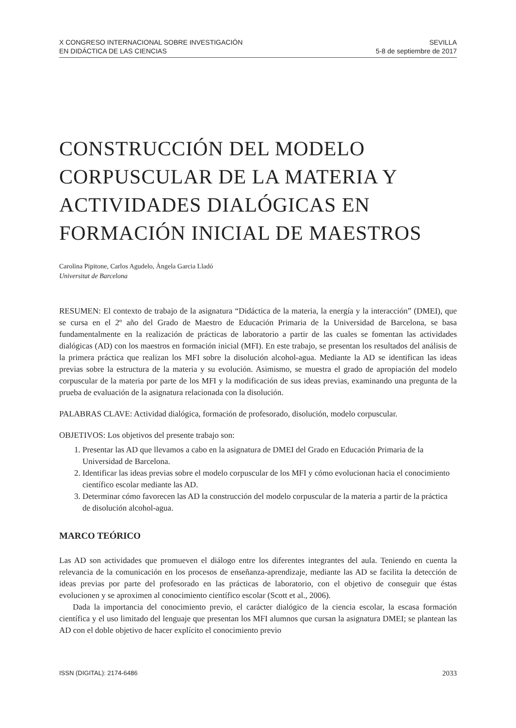X CONGRESO INTERNACIONAL SOBRE INVESTIGACIÓN
EN DIDÁCTICA DE LAS CIENCIAS
SEVILLA
5-8 de septiembre de 2017
CONSTRUCCIÓN DEL MODELO CORPUSCULAR DE LA MATERIA Y ACTIVIDADES DIALÓGICAS EN FORMACIÓN INICIAL DE MAESTROS
Carolina Pipitone, Carlos Agudelo, Àngela Garcia Lladó
Universitat de Barcelona
RESUMEN: El contexto de trabajo de la asignatura “Didáctica de la materia, la energía y la interacción” (DMEI), que se cursa en el 2º año del Grado de Maestro de Educación Primaria de la Universidad de Barcelona, se basa fundamentalmente en la realización de prácticas de laboratorio a partir de las cuales se fomentan las actividades dialógicas (AD) con los maestros en formación inicial (MFI). En este trabajo, se presentan los resultados del análisis de la primera práctica que realizan los MFI sobre la disolución alcohol-agua. Mediante la AD se identifican las ideas previas sobre la estructura de la materia y su evolución. Asimismo, se muestra el grado de apropiación del modelo corpuscular de la materia por parte de los MFI y la modificación de sus ideas previas, examinando una pregunta de la prueba de evaluación de la asignatura relacionada con la disolución.
PALABRAS CLAVE: Actividad dialógica, formación de profesorado, disolución, modelo corpuscular.
OBJETIVOS: Los objetivos del presente trabajo son:
1. Presentar las AD que llevamos a cabo en la asignatura de DMEI del Grado en Educación Primaria de la Universidad de Barcelona.
2. Identificar las ideas previas sobre el modelo corpuscular de los MFI y cómo evolucionan hacia el conocimiento científico escolar mediante las AD.
3. Determinar cómo favorecen las AD la construcción del modelo corpuscular de la materia a partir de la práctica de disolución alcohol-agua.
MARCO TEÓRICO
Las AD son actividades que promueven el diálogo entre los diferentes integrantes del aula. Teniendo en cuenta la relevancia de la comunicación en los procesos de enseñanza-aprendizaje, mediante las AD se facilita la detección de ideas previas por parte del profesorado en las prácticas de laboratorio, con el objetivo de conseguir que éstas evolucionen y se aproximen al conocimiento científico escolar (Scott et al., 2006).
Dada la importancia del conocimiento previo, el carácter dialógico de la ciencia escolar, la escasa formación científica y el uso limitado del lenguaje que presentan los MFI alumnos que cursan la asignatura DMEI; se plantean las AD con el doble objetivo de hacer explícito el conocimiento previo
ISSN (DIGITAL): 2174-6486 2033